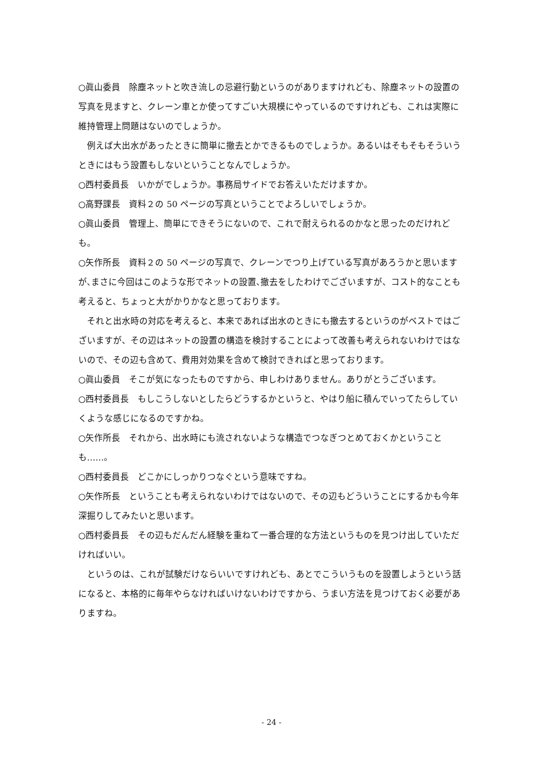○眞山委員　除塵ネットと吹き流しの忌避行動というのがありますけれども、除塵ネットの設置の写真を見ますと、クレーン車とか使ってすごい大規模にやっているのですけれども、これは実際に維持管理上問題はないのでしょうか。
例えば大出水があったときに簡単に撤去とかできるものでしょうか。あるいはそもそもそういうときにはもう設置もしないということなんでしょうか。
○西村委員長　いかがでしょうか。事務局サイドでお答えいただけますか。
○高野課長　資料２の 50 ページの写真ということでよろしいでしょうか。
○眞山委員　管理上、簡単にできそうにないので、これで耐えられるのかなと思ったのだけれども。
○矢作所長　資料２の 50 ページの写真で、クレーンでつり上げている写真があろうかと思いますが､まさに今回はこのような形でネットの設置､撤去をしたわけでございますが、コスト的なことも考えると、ちょっと大がかりかなと思っております。
それと出水時の対応を考えると、本来であれば出水のときにも撤去するというのがベストではございますが、その辺はネットの設置の構造を検討することによって改善も考えられないわけではないので、その辺も含めて、費用対効果を含めて検討できればと思っております。
○眞山委員　そこが気になったものですから、申しわけありません。ありがとうございます。
○西村委員長　もしこうしないとしたらどうするかというと、やはり船に積んでいってたらしていくような感じになるのですかね。
○矢作所長　それから、出水時にも流されないような構造でつなぎつとめておくかということも……。
○西村委員長　どこかにしっかりつなぐという意味ですね。
○矢作所長　ということも考えられないわけではないので、その辺もどういうことにするかも今年深掘りしてみたいと思います。
○西村委員長　その辺もだんだん経験を重ねて一番合理的な方法というものを見つけ出していただければいい。
というのは、これが試験だけならいいですけれども、あとでこういうものを設置しようという話になると、本格的に毎年やらなければいけないわけですから、うまい方法を見つけておく必要がありますね。
- 24 -